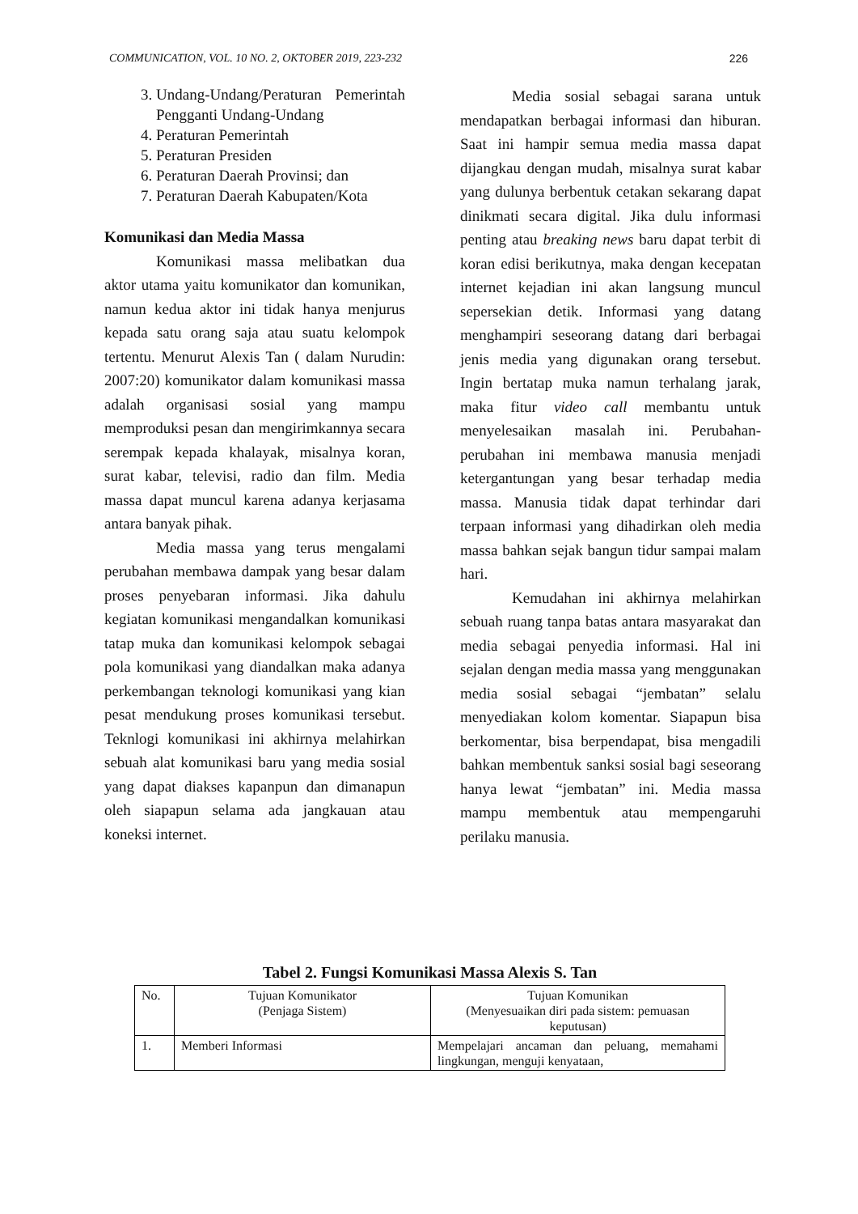COMMUNICATION, VOL. 10 NO. 2, OKTOBER 2019, 223-232 226
3. Undang-Undang/Peraturan Pemerintah Pengganti Undang-Undang
4. Peraturan Pemerintah
5. Peraturan Presiden
6. Peraturan Daerah Provinsi; dan
7. Peraturan Daerah Kabupaten/Kota
Komunikasi dan Media Massa
Komunikasi massa melibatkan dua aktor utama yaitu komunikator dan komunikan, namun kedua aktor ini tidak hanya menjurus kepada satu orang saja atau suatu kelompok tertentu. Menurut Alexis Tan ( dalam Nurudin: 2007:20) komunikator dalam komunikasi massa adalah organisasi sosial yang mampu memproduksi pesan dan mengirimkannya secara serempak kepada khalayak, misalnya koran, surat kabar, televisi, radio dan film. Media massa dapat muncul karena adanya kerjasama antara banyak pihak.
Media massa yang terus mengalami perubahan membawa dampak yang besar dalam proses penyebaran informasi. Jika dahulu kegiatan komunikasi mengandalkan komunikasi tatap muka dan komunikasi kelompok sebagai pola komunikasi yang diandalkan maka adanya perkembangan teknologi komunikasi yang kian pesat mendukung proses komunikasi tersebut. Teknlogi komunikasi ini akhirnya melahirkan sebuah alat komunikasi baru yang media sosial yang dapat diakses kapanpun dan dimanapun oleh siapapun selama ada jangkauan atau koneksi internet.
Media sosial sebagai sarana untuk mendapatkan berbagai informasi dan hiburan. Saat ini hampir semua media massa dapat dijangkau dengan mudah, misalnya surat kabar yang dulunya berbentuk cetakan sekarang dapat dinikmati secara digital. Jika dulu informasi penting atau breaking news baru dapat terbit di koran edisi berikutnya, maka dengan kecepatan internet kejadian ini akan langsung muncul sepersekian detik. Informasi yang datang menghampiri seseorang datang dari berbagai jenis media yang digunakan orang tersebut. Ingin bertatap muka namun terhalang jarak, maka fitur video call membantu untuk menyelesaikan masalah ini. Perubahan-perubahan ini membawa manusia menjadi ketergantungan yang besar terhadap media massa. Manusia tidak dapat terhindar dari terpaan informasi yang dihadirkan oleh media massa bahkan sejak bangun tidur sampai malam hari.
Kemudahan ini akhirnya melahirkan sebuah ruang tanpa batas antara masyarakat dan media sebagai penyedia informasi. Hal ini sejalan dengan media massa yang menggunakan media sosial sebagai “jembatan” selalu menyediakan kolom komentar. Siapapun bisa berkomentar, bisa berpendapat, bisa mengadili bahkan membentuk sanksi sosial bagi seseorang hanya lewat “jembatan” ini. Media massa mampu membentuk atau mempengaruhi perilaku manusia.
Tabel 2. Fungsi Komunikasi Massa Alexis S. Tan
| No. | Tujuan Komunikator (Penjaga Sistem) | Tujuan Komunikan (Menyesuaikan diri pada sistem: pemuasan keputusan) |
| 1. | Memberi Informasi | Mempelajari ancaman dan peluang, memahami lingkungan, menguji kenyataan, |